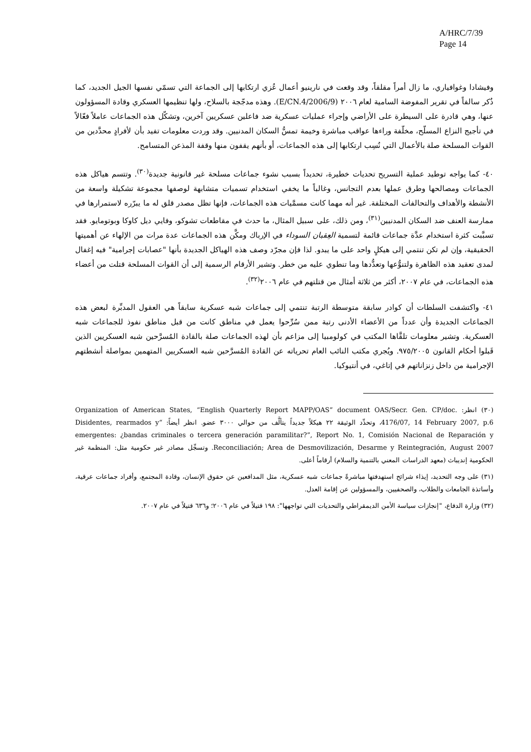A/HRC/7/39
Page 14
وفيشادا وغوافياري، ما زال أمراً مقلقاً، وقد وقعت في نارينيو أعمال عُزي ارتكابها إلى الجماعة التي تسمّي نفسها الجيل الجديد، كما ذُكر سالفاً في تقرير المفوضة السامية لعام ٢٠٠٦ (E/CN.4/2006/9). وهذه مدجّجة بالسلاح، ولها تنظيمها العسكري وقادة المسؤولون عنها، وهي قادرة على السيطرة على الأراضي وإجراء عمليات عسكرية ضد فاعلين عسكريين آخرين، وتشكّل هذه الجماعات عاملاً فعّالاً في تأجيج النزاع المسلّح، مخلّفة وراءها عواقب مباشرة وخيمة تمسُّ السكان المدنيين. وقد وردت معلومات تفيد بأن لأفرادٍ محدَّدين من القوات المسلحة صلة بالأعمال التي نُسِب ارتكابها إلى هذه الجماعات، أو بأنهم يقفون منها وقفة المذعن المتسامح.
٤٠- كما يواجه توطيد عملية التسريح تحديات خطيرة، تحديداً بسبب نشوء جماعات مسلحة غير قانونية جديدة<sup>(٣٠)</sup>. وتتسم هياكل هذه الجماعات ومصالحها وطرق عملها بعدم التجانس، وغالباً ما يخفي استخدام تسميات متشابهة لوصفها مجموعة تشكيلة واسعة من الأنشطة والأهداف والتحالفات المختلفة. غير أنه مهما كانت مسمَّيات هذه الجماعات، فإنها تظل مصدر قلق له ما يبرّره لاستمرارها في ممارسة العنف ضد السكان المدنيين<sup>(٣١)</sup>، ومن ذلك، على سبيل المثال، ما حدث في مقاطعات تشوكو، وفايي ديل كاوكا وبوتومايو. فقد تسبَّبت كثرة استخدام عدَّة جماعات قائمة لتسمية العِقبان السوداء في الإرباك ومكَّن هذه الجماعات عدة مرات من الإلهاء عن أهميتها الحقيقية، وإن لم تكن تنتمي إلى هيكلٍ واحد على ما يبدو. لذا فإن مجرّد وصف هذه الهياكل الجديدة بأنها "عصابات إجرامية" فيه إغفال لمدى تعقيد هذه الظاهرة ولتنوُّعها وتعدُّدها وما تنطوي عليه من خطر. وتشير الأرقام الرسمية إلى أن القوات المسلحة قتلت من أعضاء هذه الجماعات، في عام ٢٠٠٧، أكثر من ثلاثة أمثال من قتلتهم في عام ٢٠٠٦<sup>(٣٢)</sup>.
٤١- واكتشفت السلطات أن كوادر سابقة متوسطة الرتبة تنتمي إلى جماعات شبه عسكرية سابقاً هي العقول المدبِّرة لبعض هذه الجماعات الجديدة وأن عدداً من الأعضاء الأدنى رتبة ممن سُرِّحوا يعمل في مناطق كانت من قبل مناطق نفوذ للجماعات شبه العسكرية. وتشير معلومات تلقَّاها المكتب في كولومبيا إلى مزاعم بأن لهذه الجماعات صلة بالقادة المُسرَّحين شبه العسكريين الذين قَبلوا أحكام القانون ٩٧٥/٢٠٠٥. ويُجري مكتب النائب العام تحرياته عن القادة المُسرَّحين شبه العسكريين المتهمين بمواصلة أنشطتهم الإجرامية من داخل زنزاناتهم في إتاغي، في أنتيوكيا.
(٣٠) انظر: Organization of American States, “English Quarterly Report MAPP/OAS” document OAS/Secr. Gen. CP/doc. 4176/07, 14 February 2007, p.6، وتحدِّد الوثيقة ٢٢ هيكلاً جديداً يتألَّف من حوالي ٣٠٠٠ عضو. انظر أيضاً: “Disidentes, rearmados y emergentes: ¿bandas criminales o tercera generación paramilitar?”, Report No. 1, Comisión Nacional de Reparación y Reconciliación; Area de Desmovilización, Desarme y Reintegración, August 2007. وتسجِّل مصادر غير حكومية مثل: المنظمة غير الحكومية إنديباث (معهد الدراسات المعني بالتنمية والسلام) أرقاماً أعلى.
(٣١) على وجه التحديد، إيذاء شرائح استهدفتها مباشرةً جماعات شبه عسكرية، مثل المدافعين عن حقوق الإنسان، وقادة المجتمع، وأفراد جماعات عرقية، وأساتذة الجامعات والطلاب، والصحفيين، والمسؤولين عن إقامة العدل.
(٣٢) وزارة الدفاع، "إنجازات سياسة الأمن الديمقراطي والتحديات التي تواجهها": ١٩٨ قتيلاً في عام ٢٠٠٦؛ و٦٣٦ قتيلاً في عام ٢٠٠٧.